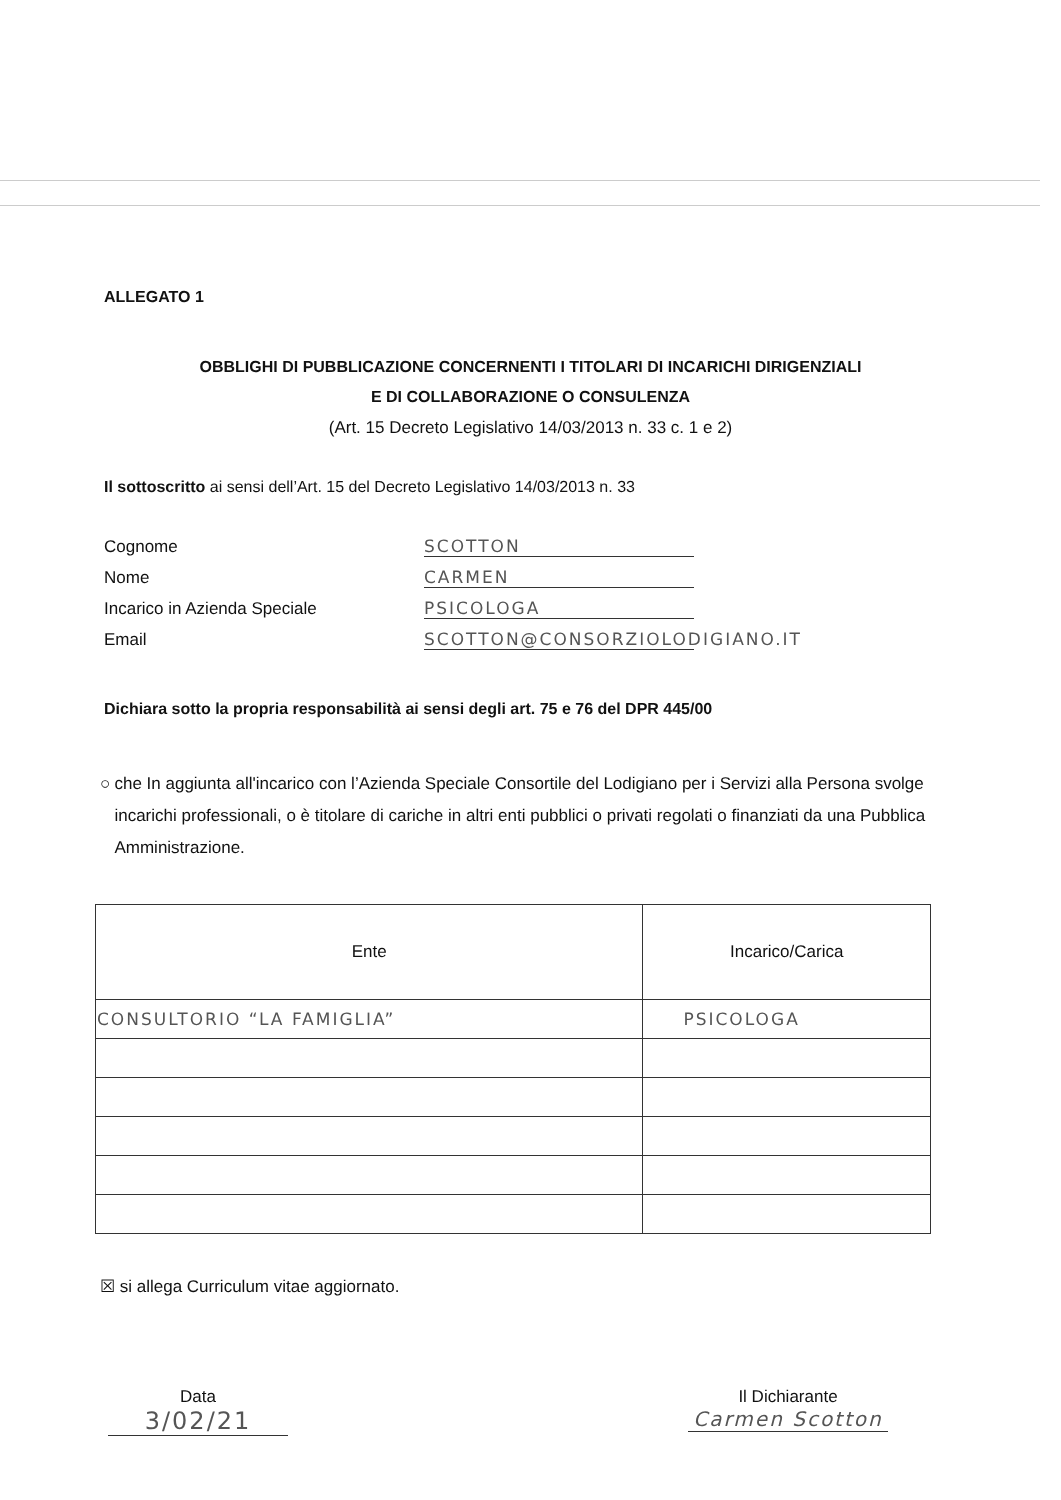ALLEGATO 1
OBBLIGHI DI PUBBLICAZIONE CONCERNENTI I TITOLARI DI INCARICHI DIRIGENZIALI
E DI COLLABORAZIONE O CONSULENZA
(Art. 15 Decreto Legislativo 14/03/2013 n. 33 c. 1 e 2)
Il sottoscritto ai sensi dell’Art. 15 del Decreto Legislativo 14/03/2013 n. 33
Cognome SCOTTON
Nome CARMEN
Incarico in Azienda Speciale PSICOLOGA
Email SCOTTON@CONSORZIOLODIGIANO.IT
Dichiara sotto la propria responsabilità ai sensi degli art. 75 e 76 del DPR 445/00
○ che In aggiunta all'incarico con l’Azienda Speciale Consortile del Lodigiano per i Servizi alla Persona svolge incarichi professionali, o è titolare di cariche in altri enti pubblici o privati regolati o finanziati da una Pubblica Amministrazione.
| Ente | Incarico/Carica |
| --- | --- |
| CONSULTORIO “LA FAMIGLIA” | PSICOLOGA |
☒ si allega Curriculum vitae aggiornato.
Data
3/02/21
Il Dichiarante
Carmen Scotton